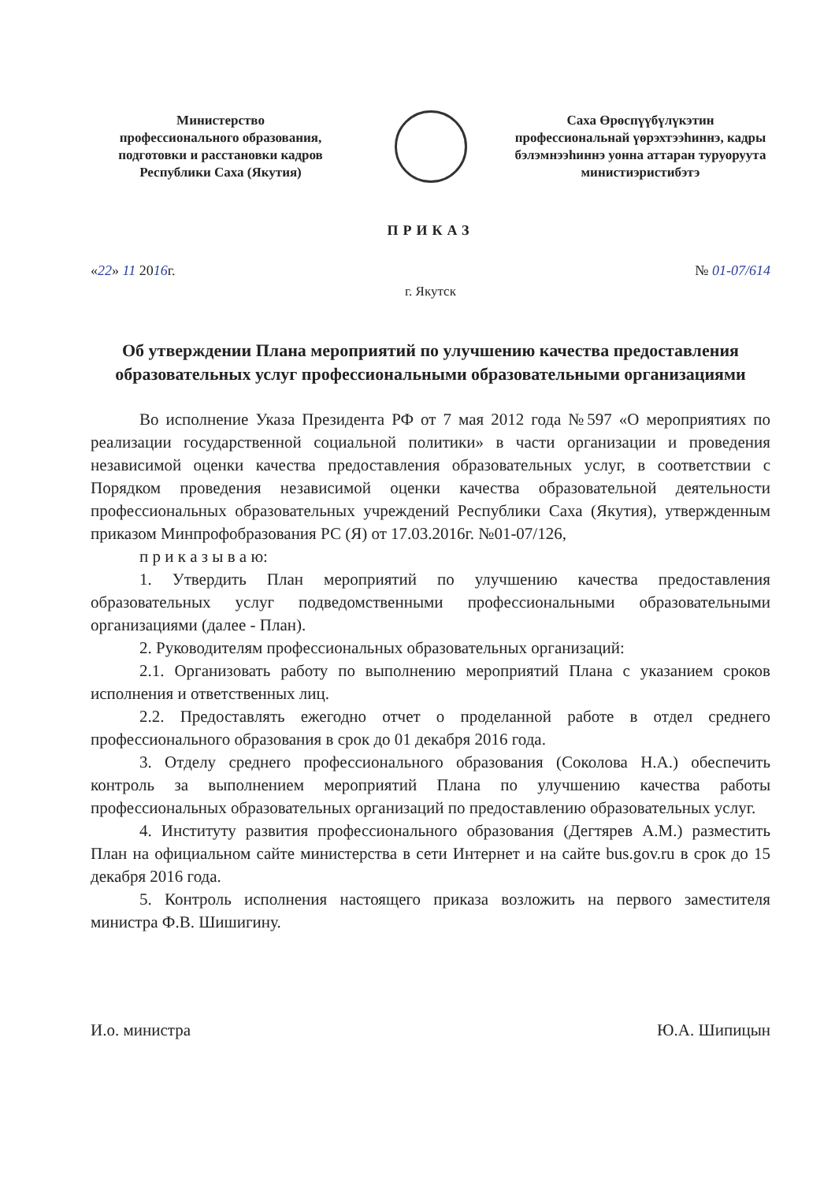Министерство
профессионального образования,
подготовки и расстановки кадров
Республики Саха (Якутия)
Саха Өрөспүүбүлүкэтин
профессиональнай үөрэхтээһиннэ, кадры бэлэмнээһиннэ уонна аттаран туруоруута министиэристибэтэ
ПРИКАЗ
«22» 11 2016г. № 01-07/614
г. Якутск
Об утверждении Плана мероприятий по улучшению качества предоставления образовательных услуг профессиональными образовательными организациями
Во исполнение Указа Президента РФ от 7 мая 2012 года №597 «О мероприятиях по реализации государственной социальной политики» в части организации и проведения независимой оценки качества предоставления образовательных услуг, в соответствии с Порядком проведения независимой оценки качества образовательной деятельности профессиональных образовательных учреждений Республики Саха (Якутия), утвержденным приказом Минпрофобразования РС (Я) от 17.03.2016г. №01-07/126,
п р и к а з ы в а ю:
1. Утвердить План мероприятий по улучшению качества предоставления образовательных услуг подведомственными профессиональными образовательными организациями (далее - План).
2. Руководителям профессиональных образовательных организаций:
2.1. Организовать работу по выполнению мероприятий Плана с указанием сроков исполнения и ответственных лиц.
2.2. Предоставлять ежегодно отчет о проделанной работе в отдел среднего профессионального образования в срок до 01 декабря 2016 года.
3. Отделу среднего профессионального образования (Соколова Н.А.) обеспечить контроль за выполнением мероприятий Плана по улучшению качества работы профессиональных образовательных организаций по предоставлению образовательных услуг.
4. Институту развития профессионального образования (Дегтярев А.М.) разместить План на официальном сайте министерства в сети Интернет и на сайте bus.gov.ru в срок до 15 декабря 2016 года.
5. Контроль исполнения настоящего приказа возложить на первого заместителя министра Ф.В. Шишигину.
И.о. министра Ю.А. Шипицын